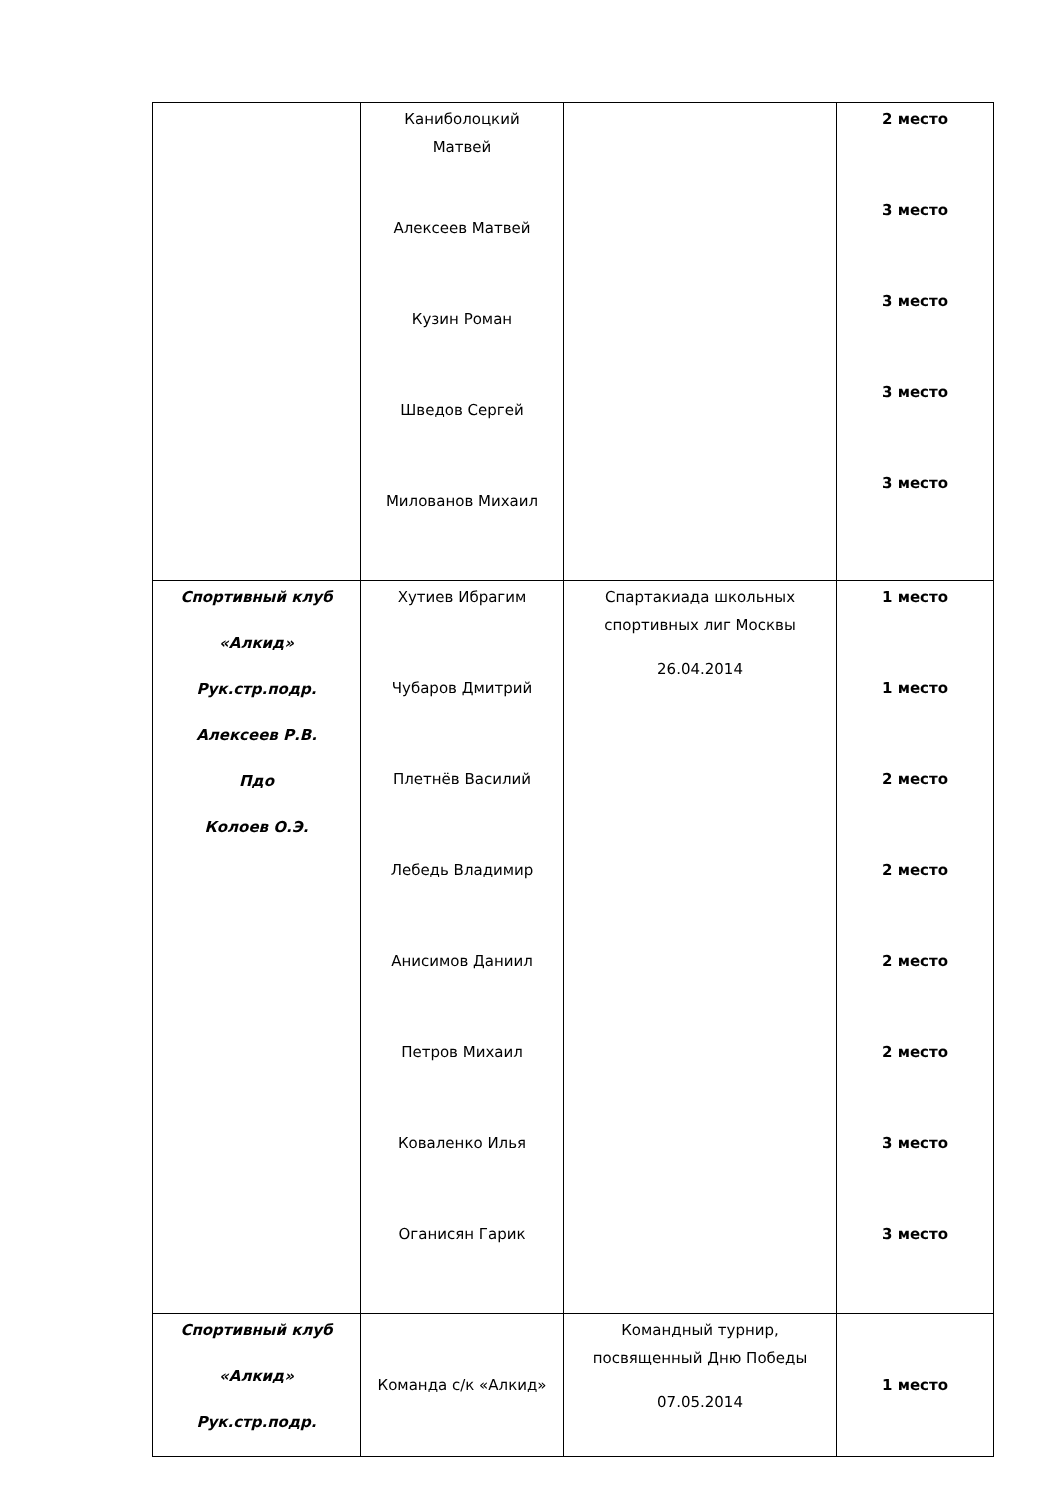| | Каниболоцкий Матвей Алексеев Матвей Кузин Роман Шведов Сергей Милованов Михаил | | 2 место 3 место 3 место 3 место 3 место |
| Спортивный клуб «Алкид» Рук.стр.подр. Алексеев Р.В. Пдо Колоев О.Э. | Хутиев Ибрагим Чубаров Дмитрий Плетнёв Василий Лебедь Владимир Анисимов Даниил Петров Михаил Коваленко Илья Оганисян Гарик | Спартакиада школьных спортивных лиг Москвы 26.04.2014 | 1 место 1 место 2 место 2 место 2 место 2 место 3 место 3 место |
| Спортивный клуб «Алкид» Рук.стр.подр. | Команда с/к «Алкид» | Командный турнир, посвященный Дню Победы 07.05.2014 | 1 место |